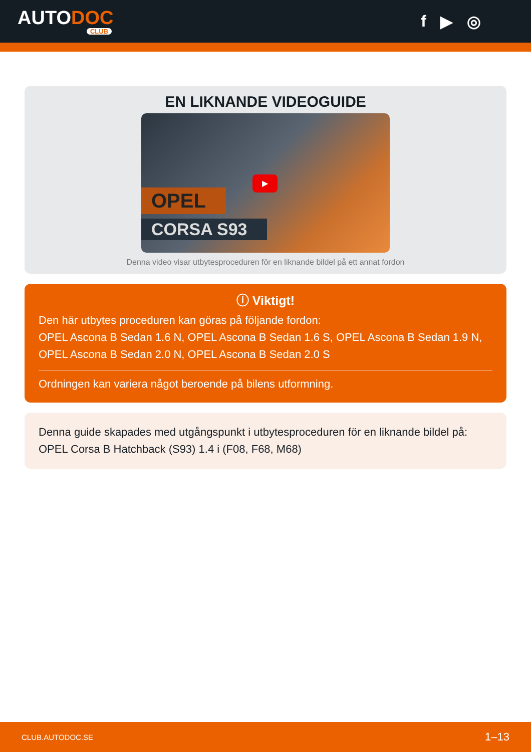AUTODOC
CLUB
f ▶ ◎
EN LIKNANDE VIDEOGUIDE
OPEL
CORSA S93
▶
Denna video visar utbytesproceduren för en liknande bildel på ett annat fordon
ⓘ Viktigt!
Den här utbytes proceduren kan göras på följande fordon:
OPEL Ascona B Sedan 1.6 N, OPEL Ascona B Sedan 1.6 S, OPEL Ascona B Sedan 1.9 N, OPEL Ascona B Sedan 2.0 N, OPEL Ascona B Sedan 2.0 S
Ordningen kan variera något beroende på bilens utformning.
Denna guide skapades med utgångspunkt i utbytesproceduren för en liknande bildel på: OPEL Corsa B Hatchback (S93) 1.4 i (F08, F68, M68)
CLUB.AUTODOC.SE 1–13